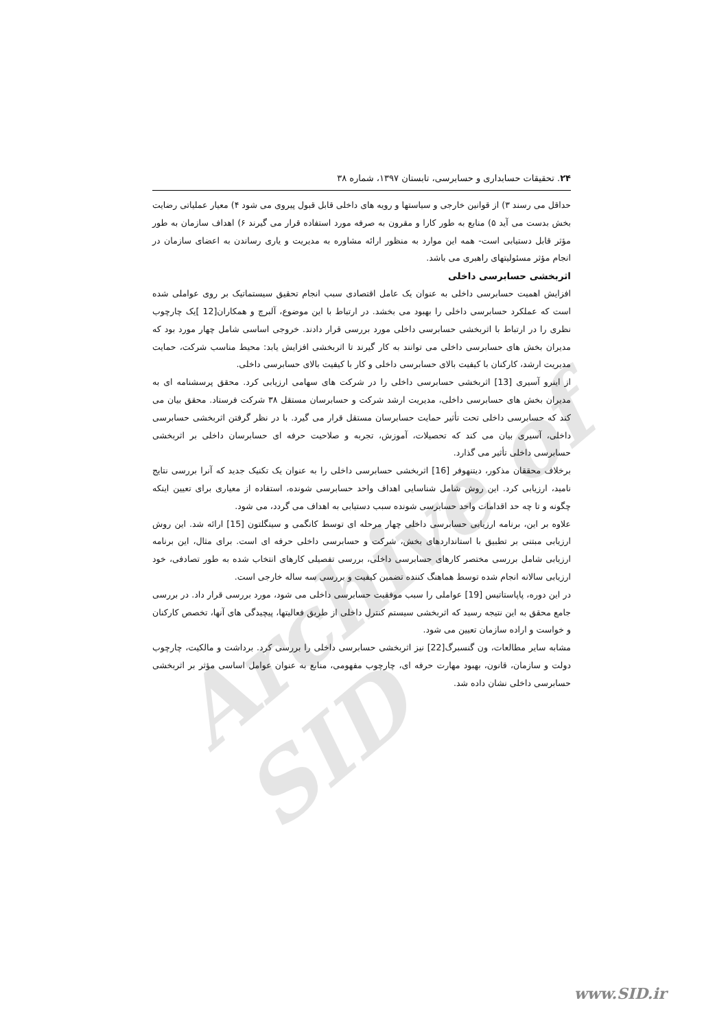Archive of SID
۲۴. تحقیقات حسابداری و حسابرسی، تابستان ۱۳۹۷، شماره ۳۸
حداقل می رسند ۳) از قوانین خارجی و سیاستها و رویه های داخلی قابل قبول پیروی می شود ۴) معیار عملیاتی رضایت بخش بدست می آید ۵) منابع به طور کارا و مقرون به صرفه مورد استفاده قرار می گیرند ۶) اهداف سازمان به طور مؤثر قابل دستیابی است- همه این موارد به منظور ارائه مشاوره به مدیریت و یاری رساندن به اعضای سازمان در انجام مؤثر مسئولیتهای راهبری می باشد.
اثربخشی حسابرسی داخلی
افزایش اهمیت حسابرسی داخلی به عنوان یک عامل اقتصادی سبب انجام تحقیق سیستماتیک بر روی عواملی شده است که عملکرد حسابرسی داخلی را بهبود می بخشد. در ارتباط با این موضوع، آلبرچ و همکاران[12 ]یک چارچوب نظری را در ارتباط با اثربخشی حسابرسی داخلی مورد بررسی قرار دادند. خروجی اساسی شامل چهار مورد بود که مدیران بخش های حسابرسی داخلی می توانند به کار گیرند تا اثربخشی افزایش یابد: محیط مناسب شرکت، حمایت مدیریت ارشد، کارکنان با کیفیت بالای حسابرسی داخلی و کار با کیفیت بالای حسابرسی داخلی.
از اینرو آسیری [13] اثربخشی حسابرسی داخلی را در شرکت های سهامی ارزیابی کرد. محقق پرسشنامه ای به مدیران بخش های حسابرسی داخلی، مدیریت ارشد شرکت و حسابرسان مستقل ۳۸ شرکت فرستاد. محقق بیان می کند که حسابرسی داخلی تحت تأثیر حمایت حسابرسان مستقل قرار می گیرد. با در نظر گرفتن اثربخشی حسابرسی داخلی، آسیری بیان می کند که تحصیلات، آموزش، تجربه و صلاحیت حرفه ای حسابرسان داخلی بر اثربخشی حسابرسی داخلی تأثیر می گذارد.
برخلاف محققان مذکور، دیتنهوفر [16] اثربخشی حسابرسی داخلی را به عنوان یک تکنیک جدید که آنرا بررسی نتایج نامید، ارزیابی کرد. این روش شامل شناسایی اهداف واحد حسابرسی شونده، استفاده از معیاری برای تعیین اینکه چگونه و تا چه حد اقدامات واحد حسابرسی شونده سبب دستیابی به اهداف می گردد، می شود.
علاوه بر این، برنامه ارزیابی حسابرسی داخلی چهار مرحله ای توسط کانگمی و سینگلتون [15] ارائه شد. این روش ارزیابی مبتنی بر تطبیق با استانداردهای بخش، شرکت و حسابرسی داخلی حرفه ای است. برای مثال، این برنامه ارزیابی شامل بررسی مختصر کارهای حسابرسی داخلی، بررسی تفصیلی کارهای انتخاب شده به طور تصادفی، خود ارزیابی سالانه انجام شده توسط هماهنگ کننده تضمین کیفیت و بررسی سه ساله خارجی است.
در این دوره، پاپاستاتیس [19] عواملی را سبب موفقیت حسابرسی داخلی می شود، مورد بررسی قرار داد. در بررسی جامع محقق به این نتیجه رسید که اثربخشی سیستم کنترل داخلی از طریق فعالیتها، پیچیدگی های آنها، تخصص کارکنان و خواست و اراده سازمان تعیین می شود.
مشابه سایر مطالعات، ون گنسبرگ[22] نیز اثربخشی حسابرسی داخلی را بررسی کرد. برداشت و مالکیت، چارچوب دولت و سازمان، قانون، بهبود مهارت حرفه ای، چارچوب مفهومی، منابع به عنوان عوامل اساسی مؤثر بر اثربخشی حسابرسی داخلی نشان داده شد.
www.SID.ir